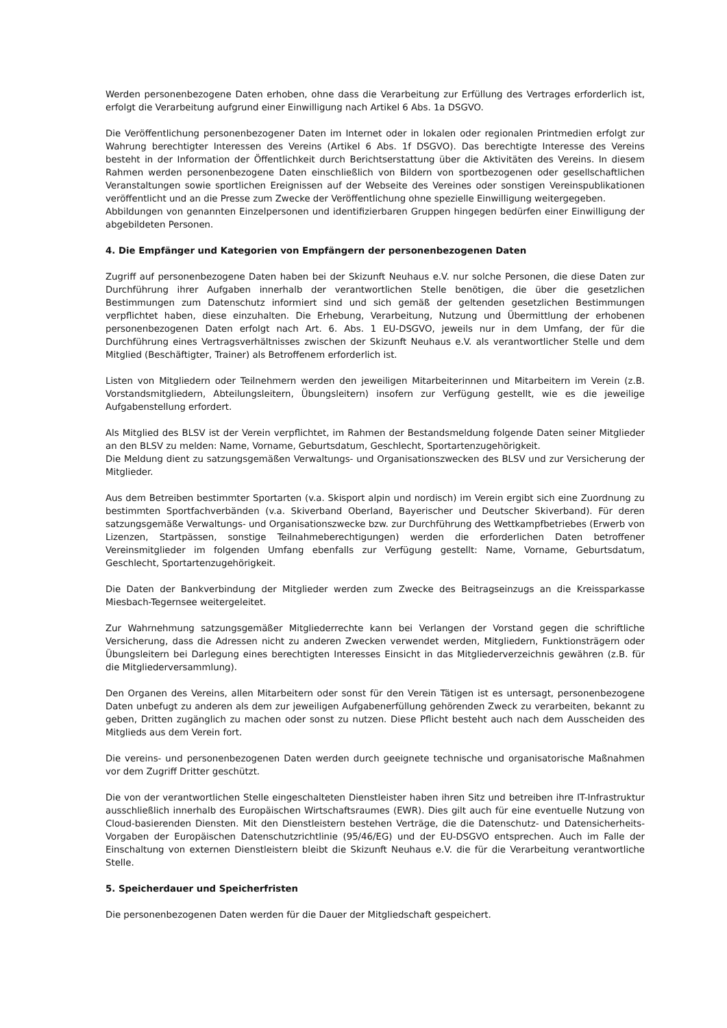Werden personenbezogene Daten erhoben, ohne dass die Verarbeitung zur Erfüllung des Vertrages erforderlich ist, erfolgt die Verarbeitung aufgrund einer Einwilligung nach Artikel 6 Abs. 1a DSGVO.
Die Veröffentlichung personenbezogener Daten im Internet oder in lokalen oder regionalen Printmedien erfolgt zur Wahrung berechtigter Interessen des Vereins (Artikel 6 Abs. 1f DSGVO). Das berechtigte Interesse des Vereins besteht in der Information der Öffentlichkeit durch Berichtserstattung über die Aktivitäten des Vereins. In diesem Rahmen werden personenbezogene Daten einschließlich von Bildern von sportbezogenen oder gesellschaftlichen Veranstaltungen sowie sportlichen Ereignissen auf der Webseite des Vereines oder sonstigen Vereinspublikationen veröffentlicht und an die Presse zum Zwecke der Veröffentlichung ohne spezielle Einwilligung weitergegeben.
Abbildungen von genannten Einzelpersonen und identifizierbaren Gruppen hingegen bedürfen einer Einwilligung der abgebildeten Personen.
4. Die Empfänger und Kategorien von Empfängern der personenbezogenen Daten
Zugriff auf personenbezogene Daten haben bei der Skizunft Neuhaus e.V. nur solche Personen, die diese Daten zur Durchführung ihrer Aufgaben innerhalb der verantwortlichen Stelle benötigen, die über die gesetzlichen Bestimmungen zum Datenschutz informiert sind und sich gemäß der geltenden gesetzlichen Bestimmungen verpflichtet haben, diese einzuhalten. Die Erhebung, Verarbeitung, Nutzung und Übermittlung der erhobenen personenbezogenen Daten erfolgt nach Art. 6. Abs. 1 EU-DSGVO, jeweils nur in dem Umfang, der für die Durchführung eines Vertragsverhältnisses zwischen der Skizunft Neuhaus e.V. als verantwortlicher Stelle und dem Mitglied (Beschäftigter, Trainer) als Betroffenem erforderlich ist.
Listen von Mitgliedern oder Teilnehmern werden den jeweiligen Mitarbeiterinnen und Mitarbeitern im Verein (z.B. Vorstandsmitgliedern, Abteilungsleitern, Übungsleitern) insofern zur Verfügung gestellt, wie es die jeweilige Aufgabenstellung erfordert.
Als Mitglied des BLSV ist der Verein verpflichtet, im Rahmen der Bestandsmeldung folgende Daten seiner Mitglieder an den BLSV zu melden: Name, Vorname, Geburtsdatum, Geschlecht, Sportartenzugehörigkeit.
Die Meldung dient zu satzungsgemäßen Verwaltungs- und Organisationszwecken des BLSV und zur Versicherung der Mitglieder.
Aus dem Betreiben bestimmter Sportarten (v.a. Skisport alpin und nordisch) im Verein ergibt sich eine Zuordnung zu bestimmten Sportfachverbänden (v.a. Skiverband Oberland, Bayerischer und Deutscher Skiverband). Für deren satzungsgemäße Verwaltungs- und Organisationszwecke bzw. zur Durchführung des Wettkampfbetriebes (Erwerb von Lizenzen, Startpässen, sonstige Teilnahmeberechtigungen) werden die erforderlichen Daten betroffener Vereinsmitglieder im folgenden Umfang ebenfalls zur Verfügung gestellt: Name, Vorname, Geburtsdatum, Geschlecht, Sportartenzugehörigkeit.
Die Daten der Bankverbindung der Mitglieder werden zum Zwecke des Beitragseinzugs an die Kreissparkasse Miesbach-Tegernsee weitergeleitet.
Zur Wahrnehmung satzungsgemäßer Mitgliederrechte kann bei Verlangen der Vorstand gegen die schriftliche Versicherung, dass die Adressen nicht zu anderen Zwecken verwendet werden, Mitgliedern, Funktionsträgern oder Übungsleitern bei Darlegung eines berechtigten Interesses Einsicht in das Mitgliederverzeichnis gewähren (z.B. für die Mitgliederversammlung).
Den Organen des Vereins, allen Mitarbeitern oder sonst für den Verein Tätigen ist es untersagt, personenbezogene Daten unbefugt zu anderen als dem zur jeweiligen Aufgabenerfüllung gehörenden Zweck zu verarbeiten, bekannt zu geben, Dritten zugänglich zu machen oder sonst zu nutzen. Diese Pflicht besteht auch nach dem Ausscheiden des Mitglieds aus dem Verein fort.
Die vereins- und personenbezogenen Daten werden durch geeignete technische und organisatorische Maßnahmen vor dem Zugriff Dritter geschützt.
Die von der verantwortlichen Stelle eingeschalteten Dienstleister haben ihren Sitz und betreiben ihre IT-Infrastruktur ausschließlich innerhalb des Europäischen Wirtschaftsraumes (EWR). Dies gilt auch für eine eventuelle Nutzung von Cloud-basierenden Diensten. Mit den Dienstleistern bestehen Verträge, die die Datenschutz- und Datensicherheits-Vorgaben der Europäischen Datenschutzrichtlinie (95/46/EG) und der EU-DSGVO entsprechen. Auch im Falle der Einschaltung von externen Dienstleistern bleibt die Skizunft Neuhaus e.V. die für die Verarbeitung verantwortliche Stelle.
5. Speicherdauer und Speicherfristen
Die personenbezogenen Daten werden für die Dauer der Mitgliedschaft gespeichert.